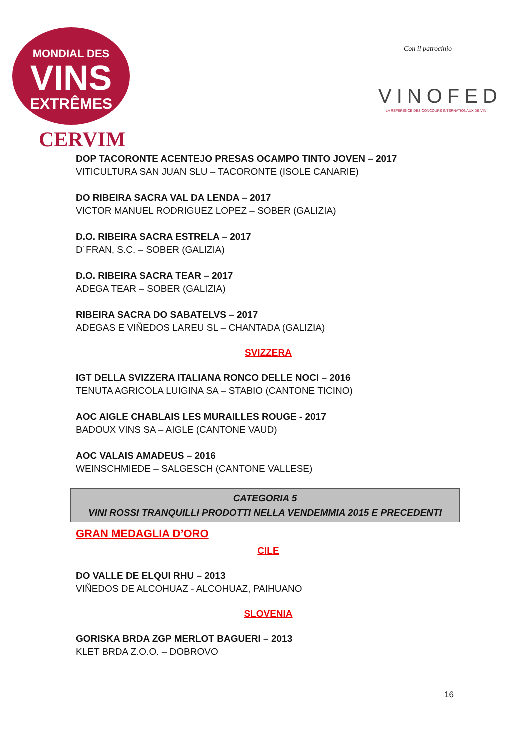MONDIAL DES
VINS
EXTRÊMES
CERVIM
Con il patrocinio
VINOFED
LA REFERENCE DES CONCOURS INTERNATIONAUX DE VIN
DOP TACORONTE ACENTEJO PRESAS OCAMPO TINTO JOVEN – 2017
VITICULTURA SAN JUAN SLU – TACORONTE (ISOLE CANARIE)
DO RIBEIRA SACRA VAL DA LENDA – 2017
VICTOR MANUEL RODRIGUEZ LOPEZ – SOBER (GALIZIA)
D.O. RIBEIRA SACRA ESTRELA – 2017
D´FRAN, S.C. – SOBER (GALIZIA)
D.O. RIBEIRA SACRA TEAR – 2017
ADEGA TEAR – SOBER (GALIZIA)
RIBEIRA SACRA DO SABATELVS – 2017
ADEGAS E VIÑEDOS LAREU SL – CHANTADA (GALIZIA)
SVIZZERA
IGT DELLA SVIZZERA ITALIANA RONCO DELLE NOCI – 2016
TENUTA AGRICOLA LUIGINA SA – STABIO (CANTONE TICINO)
AOC AIGLE CHABLAIS LES MURAILLES ROUGE - 2017
BADOUX VINS SA – AIGLE (CANTONE VAUD)
AOC VALAIS AMADEUS – 2016
WEINSCHMIEDE – SALGESCH (CANTONE VALLESE)
CATEGORIA 5
VINI ROSSI TRANQUILLI PRODOTTI NELLA VENDEMMIA 2015 E PRECEDENTI
GRAN MEDAGLIA D’ORO
CILE
DO VALLE DE ELQUI RHU – 2013
VIÑEDOS DE ALCOHUAZ - ALCOHUAZ, PAIHUANO
SLOVENIA
GORISKA BRDA ZGP MERLOT BAGUERI – 2013
KLET BRDA Z.O.O. – DOBROVO
16